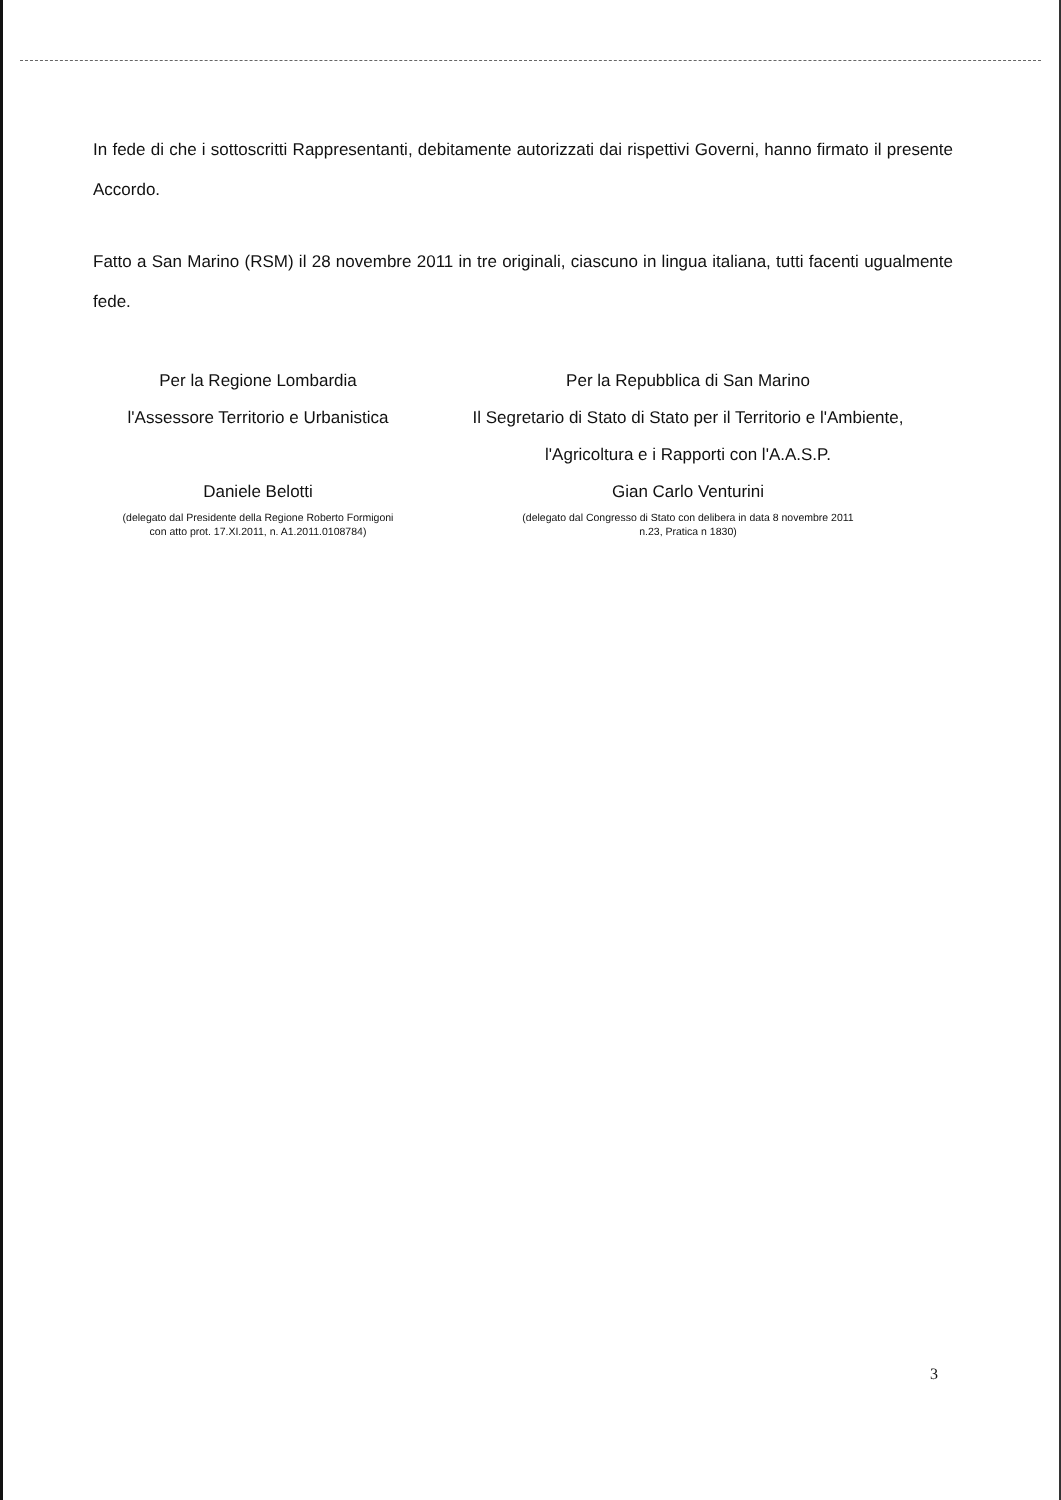In fede di che i sottoscritti Rappresentanti, debitamente autorizzati dai rispettivi Governi, hanno firmato il presente Accordo.
Fatto a San Marino (RSM) il 28 novembre 2011 in tre originali, ciascuno in lingua italiana, tutti facenti ugualmente fede.
Per la Regione Lombardia
l'Assessore Territorio e Urbanistica
Daniele Belotti
(delegato dal Presidente della Regione Roberto Formigoni
con atto prot. 17.XI.2011, n. A1.2011.0108784)
Per la Repubblica di San Marino
Il Segretario di Stato di Stato per il Territorio e l'Ambiente,
l'Agricoltura e i Rapporti con l'A.A.S.P.
Gian Carlo Venturini
(delegato dal Congresso di Stato con delibera in data 8 novembre 2011
n.23, Pratica n 1830)
3